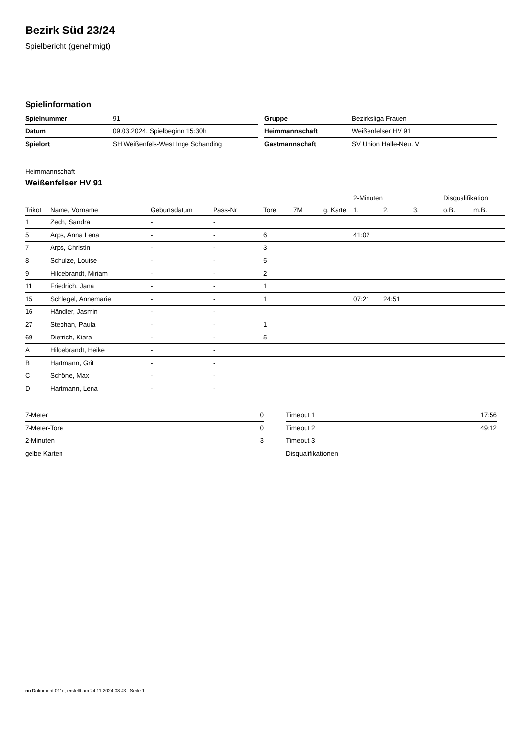Bezirk Süd 23/24
Spielbericht (genehmigt)
Spielinformation
| Spielnummer | 91 |
| Datum | 09.03.2024, Spielbeginn 15:30h |
| Spielort | SH Weißenfels-West Inge Schanding |
| Gruppe | Bezirksliga Frauen |
| Heimmannschaft | Weißenfelser HV 91 |
| Gastmannschaft | SV Union Halle-Neu. V |
Heimmannschaft
Weißenfelser HV 91
| | | | | | | | 2-Minuten | | | Disqualifikation | |
| --- | --- | --- | --- | --- | --- | --- | --- | --- | --- | --- | --- |
| Trikot | Name, Vorname | Geburtsdatum | Pass-Nr | Tore | 7M | g. Karte | 1. | 2. | 3. | o.B. | m.B. |
| 1 | Zech, Sandra | - | - | | | | | | | | |
| 5 | Arps, Anna Lena | - | - | 6 | | | 41:02 | | | | |
| 7 | Arps, Christin | - | - | 3 | | | | | | | |
| 8 | Schulze, Louise | - | - | 5 | | | | | | | |
| 9 | Hildebrandt, Miriam | - | - | 2 | | | | | | | |
| 11 | Friedrich, Jana | - | - | 1 | | | | | | | |
| 15 | Schlegel, Annemarie | - | - | 1 | | | 07:21 | 24:51 | | | |
| 16 | Händler, Jasmin | - | - | | | | | | | | |
| 27 | Stephan, Paula | - | - | 1 | | | | | | | |
| 69 | Dietrich, Kiara | - | - | 5 | | | | | | | |
| A | Hildebrandt, Heike | - | - | | | | | | | | |
| B | Hartmann, Grit | - | - | | | | | | | | |
| C | Schöne, Max | - | - | | | | | | | | |
| D | Hartmann, Lena | - | - | | | | | | | | |
| 7-Meter | 0 |
| 7-Meter-Tore | 0 |
| 2-Minuten | 3 |
| gelbe Karten | |
| Timeout 1 | 17:56 |
| Timeout 2 | 49:12 |
| Timeout 3 | |
| Disqualifikationen | |
nu.Dokument 011e, erstellt am 24.11.2024 08:43 | Seite 1